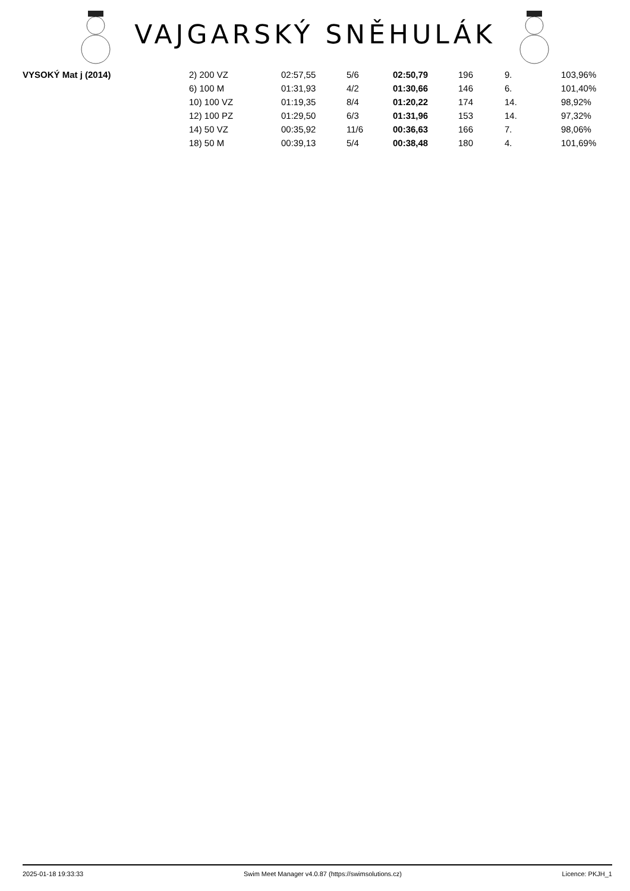VAJGARSKÝ SNĚHULÁK
| VYSOKÝ Mat j (2014) | 2) 200 VZ | 02:57,55 | 5/6 | 02:50,79 | 196 | 9. | 103,96% |
| | 6) 100 M | 01:31,93 | 4/2 | 01:30,66 | 146 | 6. | 101,40% |
| | 10) 100 VZ | 01:19,35 | 8/4 | 01:20,22 | 174 | 14. | 98,92% |
| | 12) 100 PZ | 01:29,50 | 6/3 | 01:31,96 | 153 | 14. | 97,32% |
| | 14) 50 VZ | 00:35,92 | 11/6 | 00:36,63 | 166 | 7. | 98,06% |
| | 18) 50 M | 00:39,13 | 5/4 | 00:38,48 | 180 | 4. | 101,69% |
2025-01-18 19:33:33 Swim Meet Manager v4.0.87 (https://swimsolutions.cz) Licence: PKJH_1